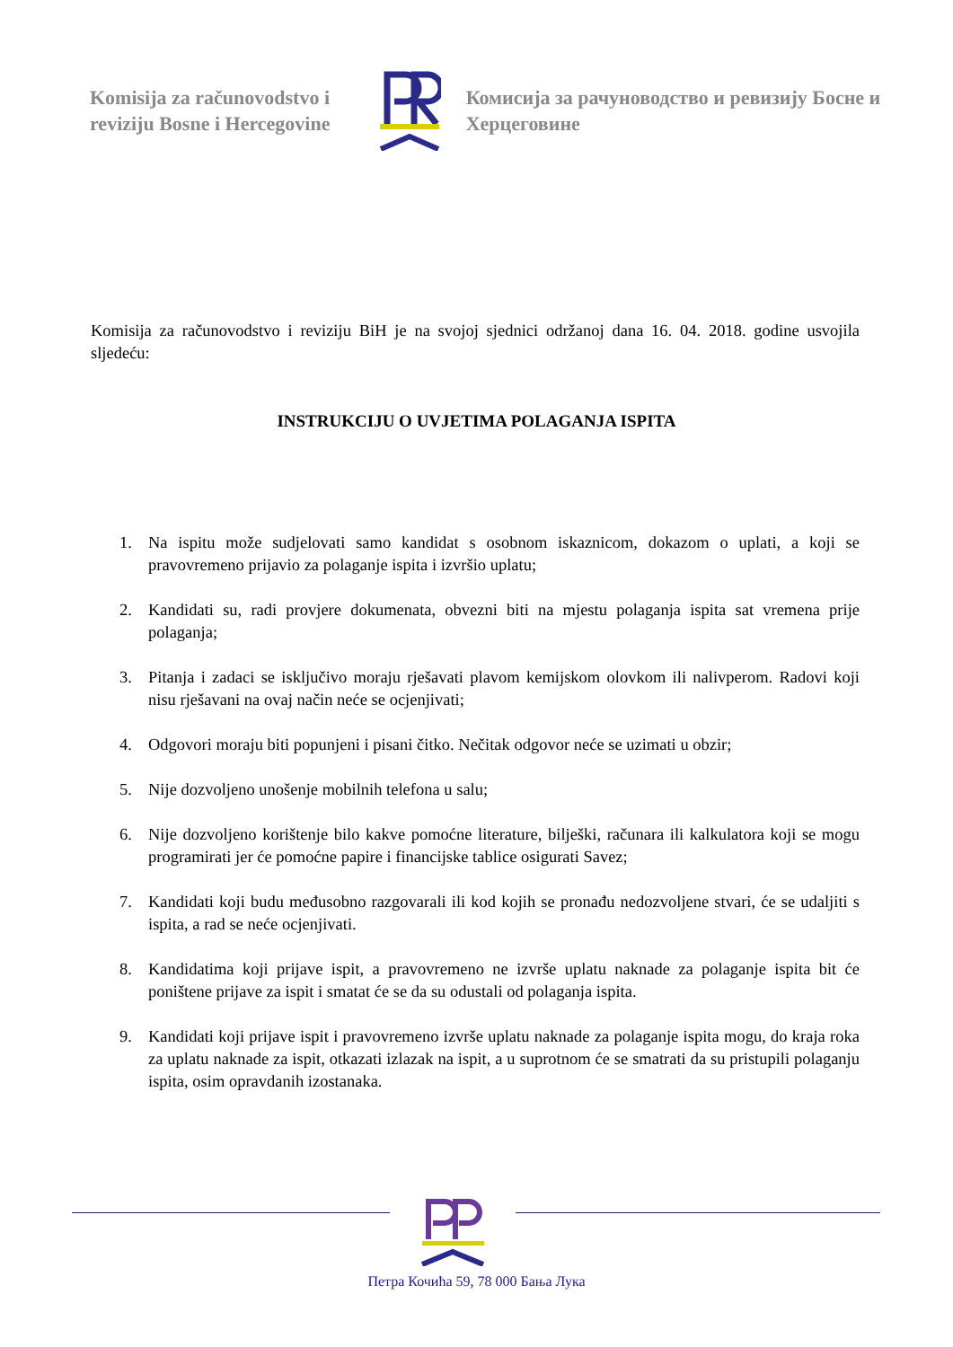Komisija za računovodstvo i reviziju Bosne i Hercegovine
Комисија за рачуноводство и ревизију Босне и Херцеговине
Komisija za računovodstvo i reviziju BiH je na svojoj sjednici održanoj dana 16. 04. 2018. godine usvojila sljedeću:
INSTRUKCIJU O UVJETIMA POLAGANJA ISPITA
1. Na ispitu može sudjelovati samo kandidat s osobnom iskaznicom, dokazom o uplati, a koji se pravovremeno prijavio za polaganje ispita i izvršio uplatu;
2. Kandidati su, radi provjere dokumenata, obvezni biti na mjestu polaganja ispita sat vremena prije polaganja;
3. Pitanja i zadaci se isključivo moraju rješavati plavom kemijskom olovkom ili nalivperom. Radovi koji nisu rješavani na ovaj način neće se ocjenjivati;
4. Odgovori moraju biti popunjeni i pisani čitko. Nečitak odgovor neće se uzimati u obzir;
5. Nije dozvoljeno unošenje mobilnih telefona u salu;
6. Nije dozvoljeno korištenje bilo kakve pomoćne literature, bilješki, računara ili kalkulatora koji se mogu programirati jer će pomoćne papire i financijske tablice osigurati Savez;
7. Kandidati koji budu međusobno razgovarali ili kod kojih se pronađu nedozvoljene stvari, će se udaljiti s ispita, a rad se neće ocjenjivati.
8. Kandidatima koji prijave ispit, a pravovremeno ne izvrše uplatu naknade za polaganje ispita bit će poništene prijave za ispit i smatat će se da su odustali od polaganja ispita.
9. Kandidati koji prijave ispit i pravovremeno izvrše uplatu naknade za polaganje ispita mogu, do kraja roka za uplatu naknade za ispit, otkazati izlazak na ispit, a u suprotnom će se smatrati da su pristupili polaganju ispita, osim opravdanih izostanaka.
Петра Кочића 59, 78 000 Бања Лука